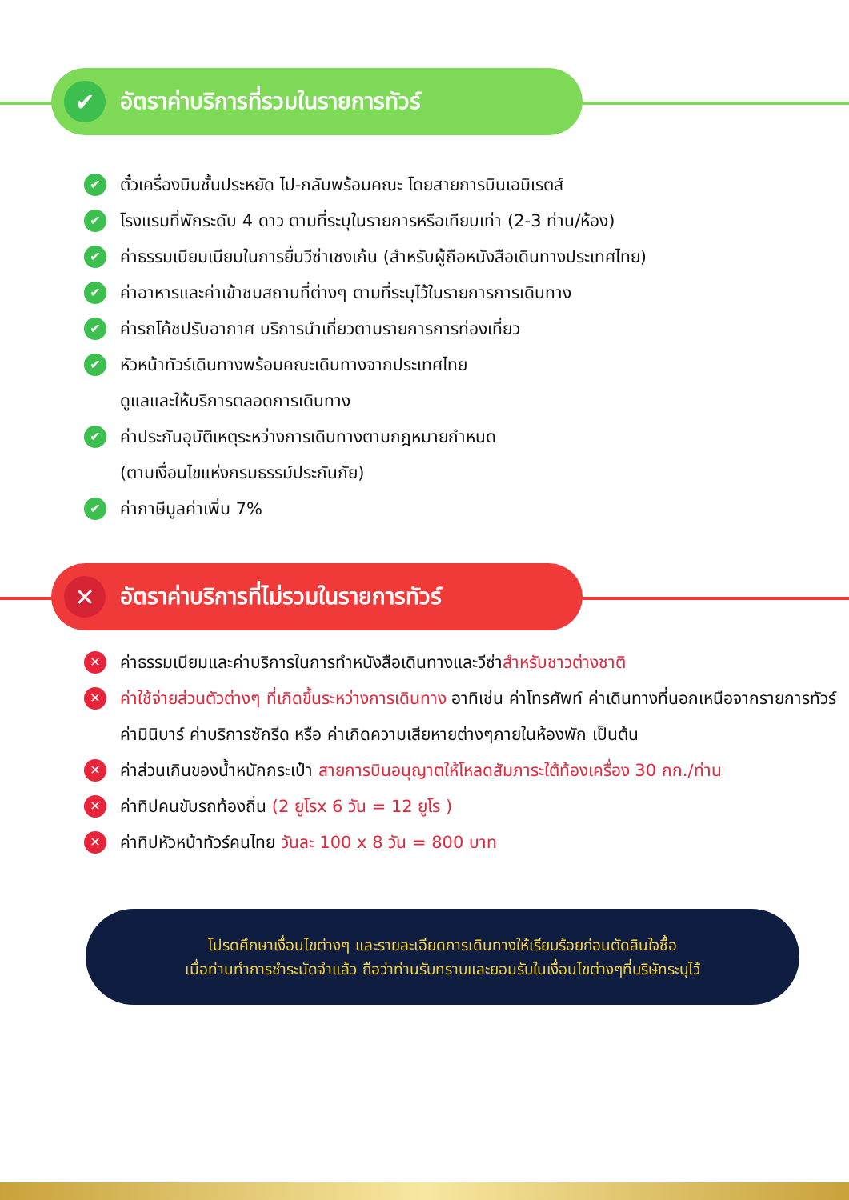✔
อัตราค่าบริการที่รวมในรายการทัวร์
✔ ตั๋วเครื่องบินชั้นประหยัด ไป-กลับพร้อมคณะ โดยสายการบินเอมิเรตส์
✔ โรงแรมที่พักระดับ 4 ดาว ตามที่ระบุในรายการหรือเทียบเท่า (2-3 ท่าน/ห้อง)
✔ ค่าธรรมเนียมเนียมในการยื่นวีซ่าเชงเก้น (สำหรับผู้ถือหนังสือเดินทางประเทศไทย)
✔ ค่าอาหารและค่าเข้าชมสถานที่ต่างๆ ตามที่ระบุไว้ในรายการการเดินทาง
✔ ค่ารถโค้ชปรับอากาศ บริการนำเที่ยวตามรายการการท่องเที่ยว
✔ หัวหน้าทัวร์เดินทางพร้อมคณะเดินทางจากประเทศไทย
ดูแลและให้บริการตลอดการเดินทาง
✔ ค่าประกันอุบัติเหตุระหว่างการเดินทางตามกฎหมายกำหนด
(ตามเงื่อนไขแห่งกรมธรรม์ประกันภัย)
✔ ค่าภาษีมูลค่าเพิ่ม 7%
✕
อัตราค่าบริการที่ไม่รวมในรายการทัวร์
✕ ค่าธรรมเนียมและค่าบริการในการทำหนังสือเดินทางและวีซ่าสำหรับชาวต่างชาติ
✕ ค่าใช้จ่ายส่วนตัวต่างๆ ที่เกิดขึ้นระหว่างการเดินทาง อาทิเช่น ค่าโทรศัพท์ ค่าเดินทางที่นอกเหนือจากรายการทัวร์ ค่ามินิบาร์ ค่าบริการซักรีด หรือ ค่าเกิดความเสียหายต่างๆภายในห้องพัก เป็นต้น
✕ ค่าส่วนเกินของน้ำหนักกระเป๋า สายการบินอนุญาตให้โหลดสัมภาระใต้ท้องเครื่อง 30 กก./ท่าน
✕ ค่าทิปคนขับรถท้องถิ่น (2 ยูโรx 6 วัน = 12 ยูโร )
✕ ค่าทิปหัวหน้าทัวร์คนไทย วันละ 100 x 8 วัน = 800 บาท
โปรดศึกษาเงื่อนไขต่างๆ และรายละเอียดการเดินทางให้เรียบร้อยก่อนตัดสินใจซื้อ
เมื่อท่านทำการชำระมัดจำแล้ว ถือว่าท่านรับทราบและยอมรับในเงื่อนไขต่างๆที่บริษัทระบุไว้